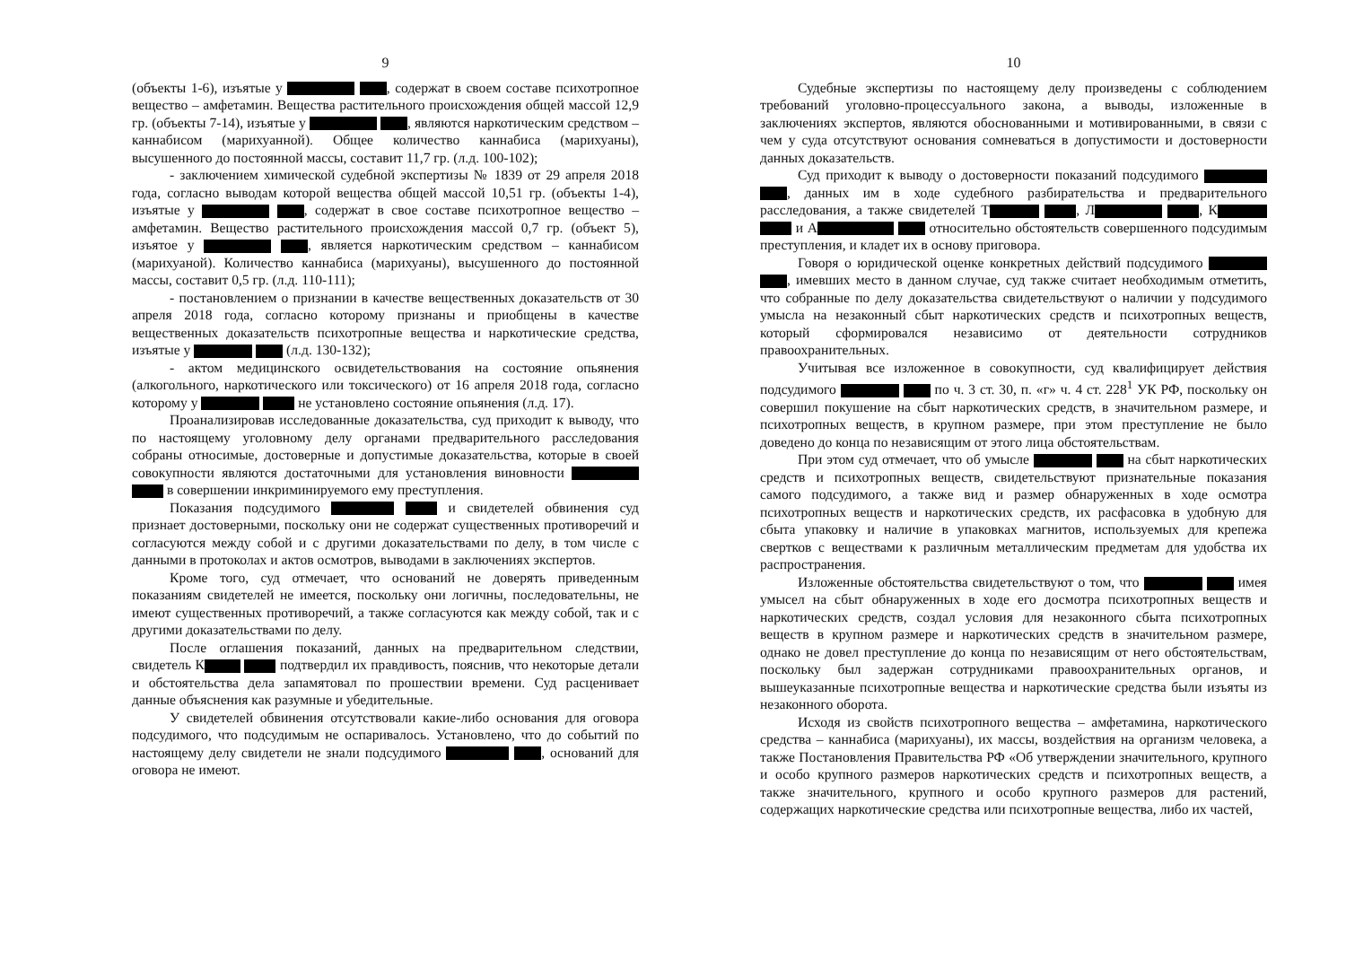9
(объекты 1-6), изъятые у , содержат в своем составе психотропное вещество – амфетамин. Вещества растительного происхождения общей массой 12,9 гр. (объекты 7-14), изъятые у , являются наркотическим средством – каннабисом (марихуанной). Общее количество каннабиса (марихуаны), высушенного до постоянной массы, составит 11,7 гр. (л.д. 100-102);
- заключением химической судебной экспертизы № 1839 от 29 апреля 2018 года, согласно выводам которой вещества общей массой 10,51 гр. (объекты 1-4), изъятые у , содержат в свое составе психотропное вещество – амфетамин. Вещество растительного происхождения массой 0,7 гр. (объект 5), изъятое у , является наркотическим средством – каннабисом (марихуаной). Количество каннабиса (марихуаны), высушенного до постоянной массы, составит 0,5 гр. (л.д. 110-111);
- постановлением о признании в качестве вещественных доказательств от 30 апреля 2018 года, согласно которому признаны и приобщены в качестве вещественных доказательств психотропные вещества и наркотические средства, изъятые у (л.д. 130-132);
- актом медицинского освидетельствования на состояние опьянения (алкогольного, наркотического или токсического) от 16 апреля 2018 года, согласно которому у не установлено состояние опьянения (л.д. 17).
Проанализировав исследованные доказательства, суд приходит к выводу, что по настоящему уголовному делу органами предварительного расследования собраны относимые, достоверные и допустимые доказательства, которые в своей совокупности являются достаточными для установления виновности в совершении инкриминируемого ему преступления.
Показания подсудимого и свидетелей обвинения суд признает достоверными, поскольку они не содержат существенных противоречий и согласуются между собой и с другими доказательствами по делу, в том числе с данными в протоколах и актов осмотров, выводами в заключениях экспертов.
Кроме того, суд отмечает, что оснований не доверять приведенным показаниям свидетелей не имеется, поскольку они логичны, последовательны, не имеют существенных противоречий, а также согласуются как между собой, так и с другими доказательствами по делу.
После оглашения показаний, данных на предварительном следствии, свидетель К подтвердил их правдивость, пояснив, что некоторые детали и обстоятельства дела запамятовал по прошествии времени. Суд расценивает данные объяснения как разумные и убедительные.
У свидетелей обвинения отсутствовали какие-либо основания для оговора подсудимого, что подсудимым не оспаривалось. Установлено, что до событий по настоящему делу свидетели не знали подсудимого , оснований для оговора не имеют.
10
Судебные экспертизы по настоящему делу произведены с соблюдением требований уголовно-процессуального закона, а выводы, изложенные в заключениях экспертов, являются обоснованными и мотивированными, в связи с чем у суда отсутствуют основания сомневаться в допустимости и достоверности данных доказательств.
Суд приходит к выводу о достоверности показаний подсудимого , данных им в ходе судебного разбирательства и предварительного расследования, а также свидетелей Т , Л , К и А относительно обстоятельств совершенного подсудимым преступления, и кладет их в основу приговора.
Говоря о юридической оценке конкретных действий подсудимого , имевших место в данном случае, суд также считает необходимым отметить, что собранные по делу доказательства свидетельствуют о наличии у подсудимого умысла на незаконный сбыт наркотических средств и психотропных веществ, который сформировался независимо от деятельности сотрудников правоохранительных.
Учитывая все изложенное в совокупности, суд квалифицирует действия подсудимого по ч. 3 ст. 30, п. «г» ч. 4 ст. 228<sup>1</sup> УК РФ, поскольку он совершил покушение на сбыт наркотических средств, в значительном размере, и психотропных веществ, в крупном размере, при этом преступление не было доведено до конца по независящим от этого лица обстоятельствам.
При этом суд отмечает, что об умысле на сбыт наркотических средств и психотропных веществ, свидетельствуют признательные показания самого подсудимого, а также вид и размер обнаруженных в ходе осмотра психотропных веществ и наркотических средств, их расфасовка в удобную для сбыта упаковку и наличие в упаковках магнитов, используемых для крепежа свертков с веществами к различным металлическим предметам для удобства их распространения.
Изложенные обстоятельства свидетельствуют о том, что имея умысел на сбыт обнаруженных в ходе его досмотра психотропных веществ и наркотических средств, создал условия для незаконного сбыта психотропных веществ в крупном размере и наркотических средств в значительном размере, однако не довел преступление до конца по независящим от него обстоятельствам, поскольку был задержан сотрудниками правоохранительных органов, и вышеуказанные психотропные вещества и наркотические средства были изъяты из незаконного оборота.
Исходя из свойств психотропного вещества – амфетамина, наркотического средства – каннабиса (марихуаны), их массы, воздействия на организм человека, а также Постановления Правительства РФ «Об утверждении значительного, крупного и особо крупного размеров наркотических средств и психотропных веществ, а также значительного, крупного и особо крупного размеров для растений, содержащих наркотические средства или психотропные вещества, либо их частей,